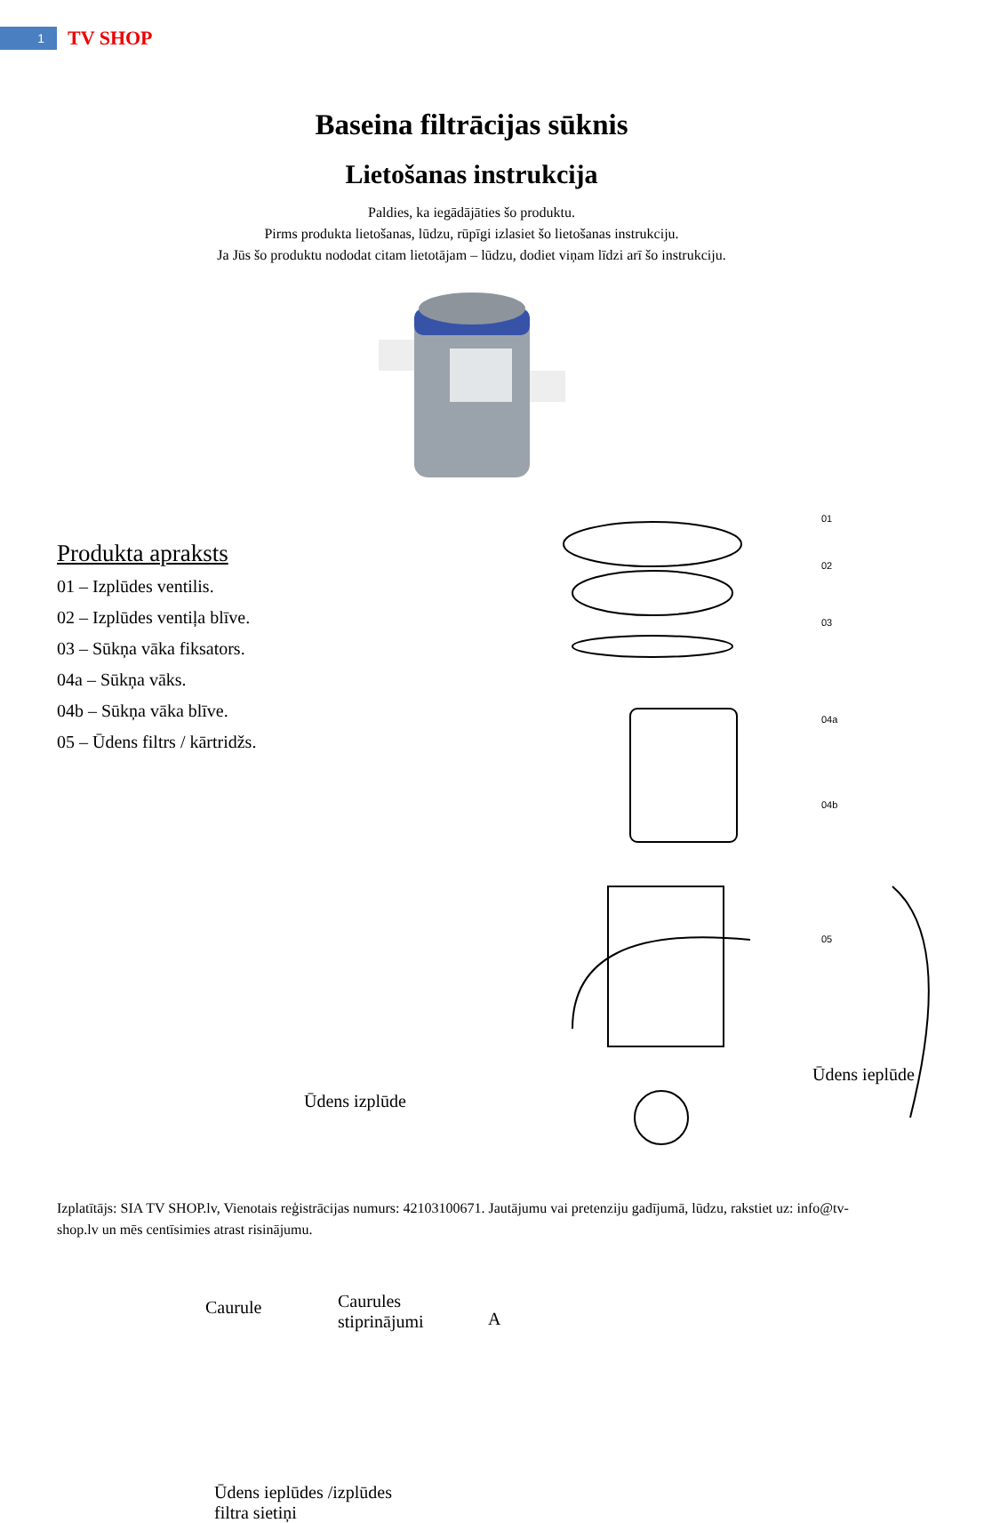1
TV SHOP
Baseina filtrācijas sūknis
Lietošanas instrukcija
Paldies, ka iegādājāties šo produktu.
Pirms produkta lietošanas, lūdzu, rūpīgi izlasiet šo lietošanas instrukciju.
Ja Jūs šo produktu nododat citam lietotājam – lūdzu, dodiet viņam līdzi arī šo instrukciju.
Produkta apraksts
01 – Izplūdes ventilis.
02 – Izplūdes ventiļa blīve.
03 – Sūkņa vāka fiksators.
04a – Sūkņa vāks.
04b – Sūkņa vāka blīve.
05 – Ūdens filtrs / kārtridžs.
01
02
03
04a
04b
05
Ūdens ieplūde
Ūdens izplūde
A
Caurule Caurules
stiprinājumi
Ūdens ieplūdes /izplūdes
filtra sietiņi
Izplatītājs: SIA TV SHOP.lv, Vienotais reģistrācijas numurs: 42103100671. Jautājumu vai pretenziju gadījumā, lūdzu, rakstiet uz: info@tv-shop.lv un mēs centīsimies atrast risinājumu.